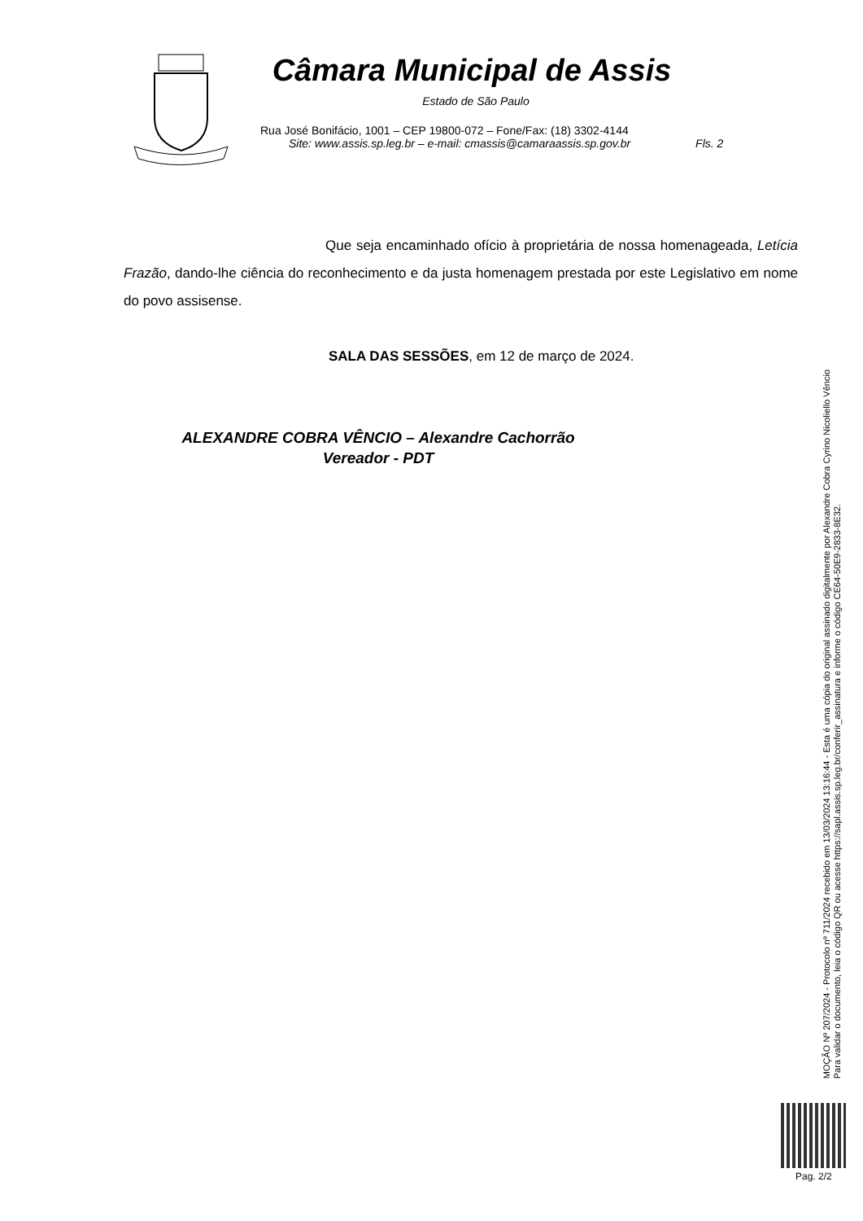Câmara Municipal de Assis
Estado de São Paulo
Rua José Bonifácio, 1001 – CEP 19800-072 – Fone/Fax: (18) 3302-4144
Site: www.assis.sp.leg.br – e-mail: cmassis@camaraassis.sp.gov.br Fls. 2
Que seja encaminhado ofício à proprietária de nossa homenageada, Letícia Frazão, dando-lhe ciência do reconhecimento e da justa homenagem prestada por este Legislativo em nome do povo assisense.
SALA DAS SESSÕES, em 12 de março de 2024.
ALEXANDRE COBRA VÊNCIO – Alexandre Cachorrão
Vereador - PDT
MOÇÃO Nº 207/2024 - Protocolo nº 711/2024 recebido em 13/03/2024 13:16:44 - Esta é uma cópia do original assinado digitalmente por Alexandre Cobra Cyrino Nicoliello Vêncio
Para validar o documento, leia o código QR ou acesse https://sapl.assis.sp.leg.br/conferir_assinatura e informe o código CE64-50E9-2833-8E32.
Pag. 2/2